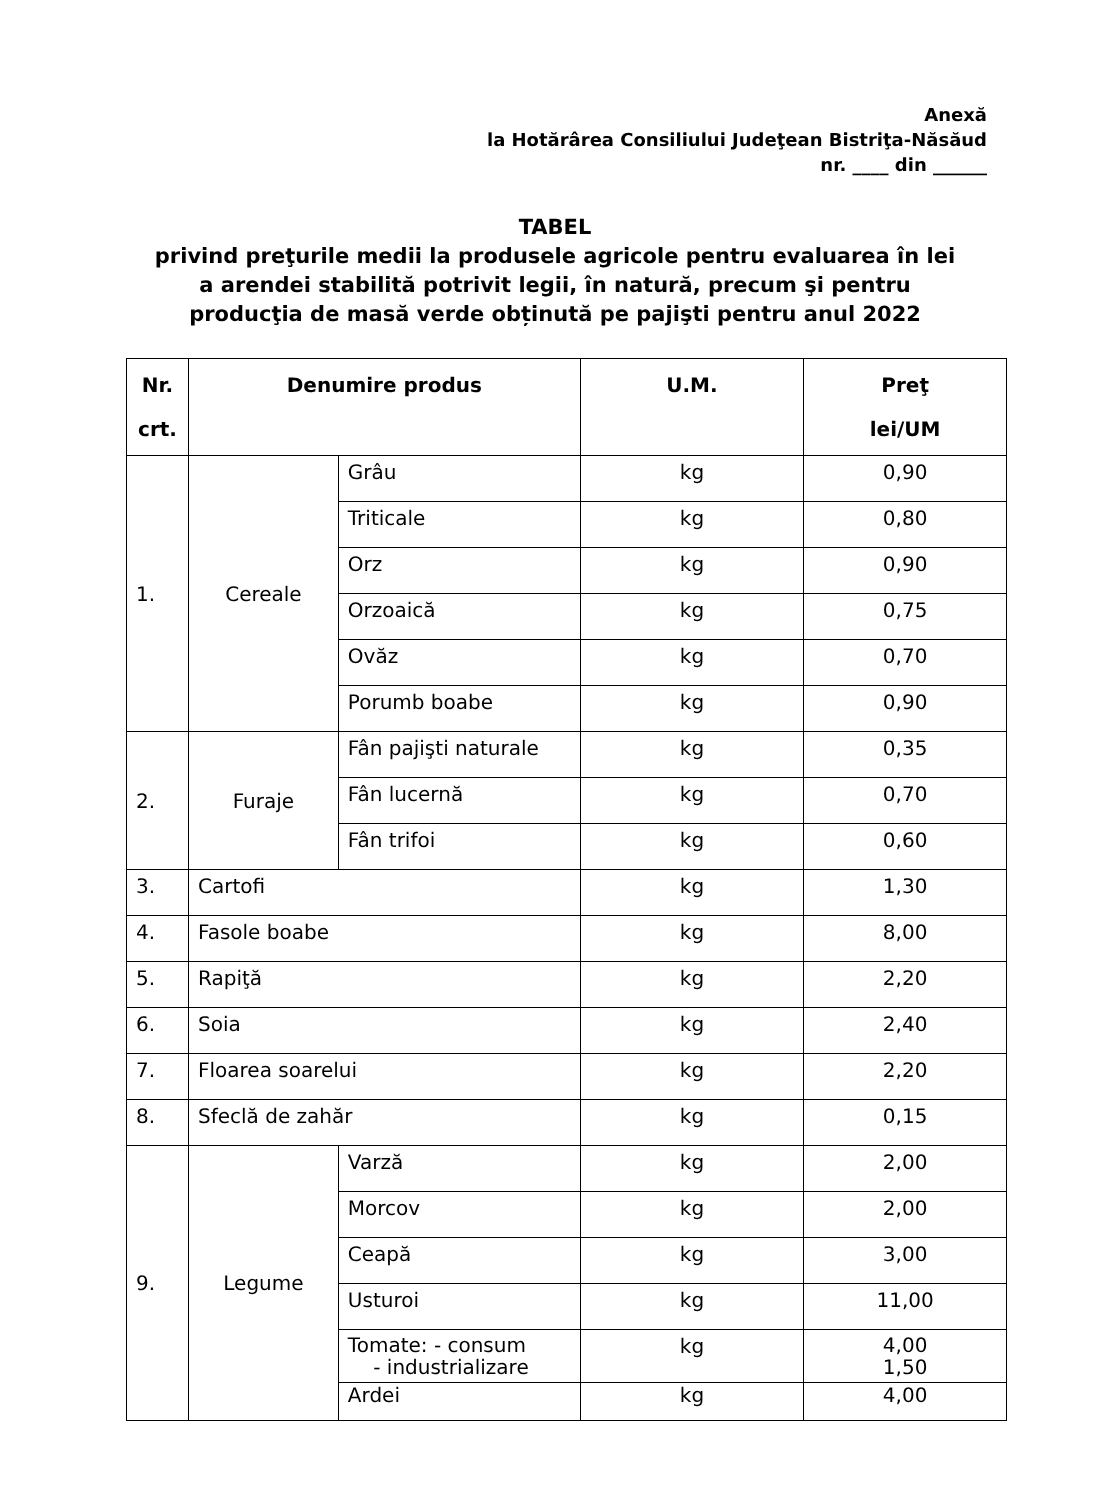Anexă
la Hotărârea Consiliului Judeţean Bistriţa-Năsăud
nr. ____ din ______
TABEL
privind preţurile medii la produsele agricole pentru evaluarea în lei
a arendei stabilită potrivit legii, în natură, precum şi pentru
producţia de masă verde obținută pe pajişti pentru anul 2022
| Nr. crt. | Denumire produs | | U.M. | Preţ lei/UM |
| --- | --- | --- | --- | --- |
| 1. | Cereale | Grâu | kg | 0,90 |
| | | Triticale | kg | 0,80 |
| | | Orz | kg | 0,90 |
| | | Orzoaică | kg | 0,75 |
| | | Ovăz | kg | 0,70 |
| | | Porumb boabe | kg | 0,90 |
| 2. | Furaje | Fân pajişti naturale | kg | 0,35 |
| | | Fân lucernă | kg | 0,70 |
| | | Fân trifoi | kg | 0,60 |
| 3. | Cartofi | | kg | 1,30 |
| 4. | Fasole boabe | | kg | 8,00 |
| 5. | Rapiţă | | kg | 2,20 |
| 6. | Soia | | kg | 2,40 |
| 7. | Floarea soarelui | | kg | 2,20 |
| 8. | Sfeclă de zahăr | | kg | 0,15 |
| 9. | Legume | Varză | kg | 2,00 |
| | | Morcov | kg | 2,00 |
| | | Ceapă | kg | 3,00 |
| | | Usturoi | kg | 11,00 |
| | | Tomate: - consum - industrializare | kg | 4,00 1,50 |
| | | Ardei | kg | 4,00 |